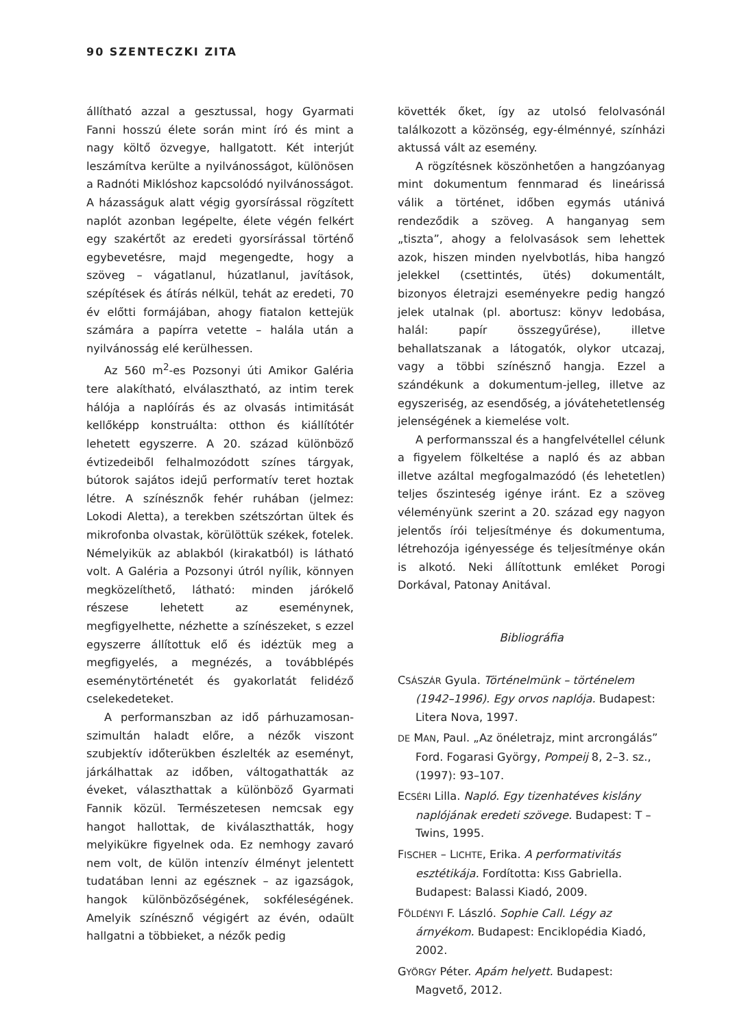90 SZENTECZKI ZITA
állítható azzal a gesztussal, hogy Gyarmati Fanni hosszú élete során mint író és mint a nagy költő özvegye, hallgatott. Két interjút leszámítva kerülte a nyilvánosságot, különösen a Radnóti Miklóshoz kapcsolódó nyilvánosságot. A házasságuk alatt végig gyorsírással rögzített naplót azonban legépelte, élete végén felkért egy szakértőt az eredeti gyorsírással történő egybevetésre, majd megengedte, hogy a szöveg – vágatlanul, húzatlanul, javítások, szépítések és átírás nélkül, tehát az eredeti, 70 év előtti formájában, ahogy fiatalon kettejük számára a papírra vetette – halála után a nyilvánosság elé kerülhessen.
Az 560 m<sup>2</sup>-es Pozsonyi úti Amikor Galéria tere alakítható, elválasztható, az intim terek hálója a naplóírás és az olvasás intimitását kellőképp konstruálta: otthon és kiállítótér lehetett egyszerre. A 20. század különböző évtizedeiből felhalmozódott színes tárgyak, bútorok sajátos idejű performatív teret hoztak létre. A színésznők fehér ruhában (jelmez: Lokodi Aletta), a terekben szétszórtan ültek és mikrofonba olvastak, körülöttük székek, fotelek. Némelyikük az ablakból (kirakatból) is látható volt. A Galéria a Pozsonyi útról nyílik, könnyen megközelíthető, látható: minden járókelő részese lehetett az eseménynek, megfigyelhette, nézhette a színészeket, s ezzel egyszerre állítottuk elő és idéztük meg a megfigyelés, a megnézés, a továbblépés eseménytörténetét és gyakorlatát felidéző cselekedeteket.
A performanszban az idő párhuzamosan-szimultán haladt előre, a nézők viszont szubjektív időterükben észlelték az eseményt, járkálhattak az időben, váltogathatták az éveket, választhattak a különböző Gyarmati Fannik közül. Természetesen nemcsak egy hangot hallottak, de kiválaszthatták, hogy melyikükre figyelnek oda. Ez nemhogy zavaró nem volt, de külön intenzív élményt jelentett tudatában lenni az egésznek – az igazságok, hangok különbözőségének, sokféleségének. Amelyik színésznő végigért az évén, odaült hallgatni a többieket, a nézők pedig
követték őket, így az utolsó felolvasónál találkozott a közönség, egy-élménnyé, színházi aktussá vált az esemény.
A rögzítésnek köszönhetően a hangzóanyag mint dokumentum fennmarad és lineárissá válik a történet, időben egymás utánivá rendeződik a szöveg. A hanganyag sem „tiszta”, ahogy a felolvasások sem lehettek azok, hiszen minden nyelvbotlás, hiba hangzó jelekkel (csettintés, ütés) dokumentált, bizonyos életrajzi eseményekre pedig hangzó jelek utalnak (pl. abortusz: könyv ledobása, halál: papír összegyűrése), illetve behallatszanak a látogatók, olykor utcazaj, vagy a többi színésznő hangja. Ezzel a szándékunk a dokumentum-jelleg, illetve az egyszeriség, az esendőség, a jóvátehetetlenség jelenségének a kiemelése volt.
A performansszal és a hangfelvétellel célunk a figyelem fölkeltése a napló és az abban illetve azáltal megfogalmazódó (és lehetetlen) teljes őszinteség igénye iránt. Ez a szöveg véleményünk szerint a 20. század egy nagyon jelentős írói teljesítménye és dokumentuma, létrehozója igényessége és teljesítménye okán is alkotó. Neki állítottunk emléket Porogi Dorkával, Patonay Anitával.
Bibliográfia
CSÁSZÁR Gyula. Történelmünk – történelem (1942–1996). Egy orvos naplója. Budapest: Litera Nova, 1997.
DE MAN, Paul. „Az önéletrajz, mint arcrongálás” Ford. Fogarasi György, Pompeij 8, 2–3. sz., (1997): 93–107.
ECSÉRI Lilla. Napló. Egy tizenhatéves kislány naplójának eredeti szövege. Budapest: T – Twins, 1995.
FISCHER – LICHTE, Erika. A performativitás esztétikája. Fordította: KISS Gabriella. Budapest: Balassi Kiadó, 2009.
FÖLDÉNYI F. László. Sophie Call. Légy az árnyékom. Budapest: Enciklopédia Kiadó, 2002.
GYÖRGY Péter. Apám helyett. Budapest: Magvető, 2012.